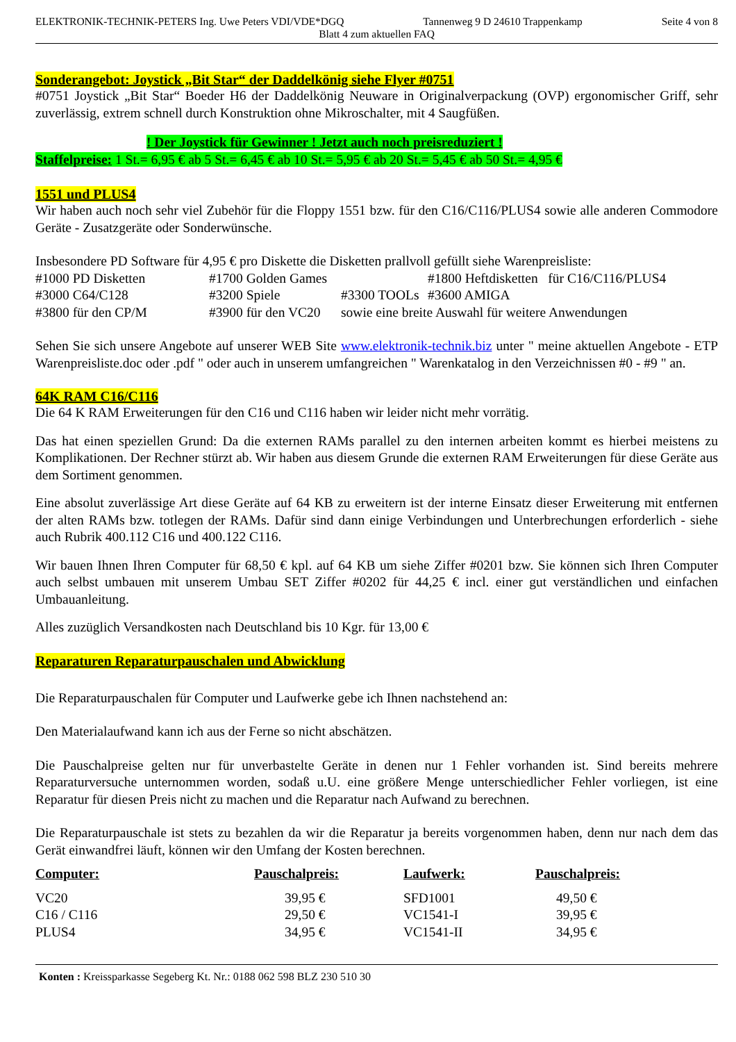ELEKTRONIK-TECHNIK-PETERS Ing. Uwe Peters VDI/VDE*DGQ Tannenweg 9 D 24610 Trappenkamp Seite 4 von 8
Blatt 4 zum aktuellen FAQ
Sonderangebot: Joystick „Bit Star“ der Daddelkönig siehe Flyer #0751
#0751 Joystick „Bit Star“ Boeder H6 der Daddelkönig Neuware in Originalverpackung (OVP) ergonomischer Griff, sehr zuverlässig, extrem schnell durch Konstruktion ohne Mikroschalter, mit 4 Saugfüßen.
! Der Joystick für Gewinner ! Jetzt auch noch preisreduziert !
Staffelpreise: 1 St.= 6,95 € ab 5 St.= 6,45 € ab 10 St.= 5,95 € ab 20 St.= 5,45 € ab 50 St.= 4,95 €
1551 und PLUS4
Wir haben auch noch sehr viel Zubehör für die Floppy 1551 bzw. für den C16/C116/PLUS4 sowie alle anderen Commodore Geräte - Zusatzgeräte oder Sonderwünsche.
Insbesondere PD Software für 4,95 € pro Diskette die Disketten prallvoll gefüllt siehe Warenpreisliste:
| #1000 PD Disketten | #1700 Golden Games | | #1800 Heftdisketten für C16/C116/PLUS4 |
| #3000 C64/C128 | #3200 Spiele | #3300 TOOLs | #3600 AMIGA |
| #3800 für den CP/M | #3900 für den VC20 | sowie eine breite Auswahl für weitere Anwendungen | |
Sehen Sie sich unsere Angebote auf unserer WEB Site www.elektronik-technik.biz unter " meine aktuellen Angebote - ETP Warenpreisliste.doc oder .pdf " oder auch in unserem umfangreichen " Warenkatalog in den Verzeichnissen #0 - #9 " an.
64K RAM C16/C116
Die 64 K RAM Erweiterungen für den C16 und C116 haben wir leider nicht mehr vorrätig.
Das hat einen speziellen Grund: Da die externen RAMs parallel zu den internen arbeiten kommt es hierbei meistens zu Komplikationen. Der Rechner stürzt ab. Wir haben aus diesem Grunde die externen RAM Erweiterungen für diese Geräte aus dem Sortiment genommen.
Eine absolut zuverlässige Art diese Geräte auf 64 KB zu erweitern ist der interne Einsatz dieser Erweiterung mit entfernen der alten RAMs bzw. totlegen der RAMs. Dafür sind dann einige Verbindungen und Unterbrechungen erforderlich - siehe auch Rubrik 400.112 C16 und 400.122 C116.
Wir bauen Ihnen Ihren Computer für 68,50 € kpl. auf 64 KB um siehe Ziffer #0201 bzw. Sie können sich Ihren Computer auch selbst umbauen mit unserem Umbau SET Ziffer #0202 für 44,25 € incl. einer gut verständlichen und einfachen Umbauanleitung.
Alles zuzüglich Versandkosten nach Deutschland bis 10 Kgr. für 13,00 €
Reparaturen Reparaturpauschalen und Abwicklung
Die Reparaturpauschalen für Computer und Laufwerke gebe ich Ihnen nachstehend an:
Den Materialaufwand kann ich aus der Ferne so nicht abschätzen.
Die Pauschalpreise gelten nur für unverbastelte Geräte in denen nur 1 Fehler vorhanden ist. Sind bereits mehrere Reparaturversuche unternommen worden, sodaß u.U. eine größere Menge unterschiedlicher Fehler vorliegen, ist eine Reparatur für diesen Preis nicht zu machen und die Reparatur nach Aufwand zu berechnen.
Die Reparaturpauschale ist stets zu bezahlen da wir die Reparatur ja bereits vorgenommen haben, denn nur nach dem das Gerät einwandfrei läuft, können wir den Umfang der Kosten berechnen.
| Computer: | Pauschalpreis: | Laufwerk: | Pauschalpreis: |
| --- | --- | --- | --- |
| VC20 | 39,95 € | SFD1001 | 49,50 € |
| C16 / C116 | 29,50 € | VC1541-I | 39,95 € |
| PLUS4 | 34,95 € | VC1541-II | 34,95 € |
Konten : Kreissparkasse Segeberg Kt. Nr.: 0188 062 598 BLZ 230 510 30